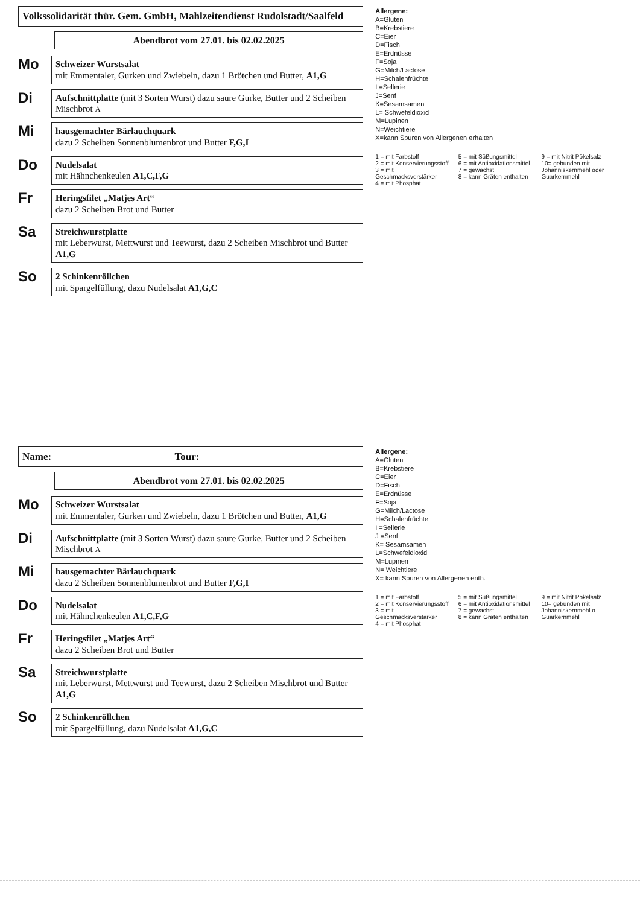Volkssolidarität thür. Gem. GmbH, Mahlzeitendienst Rudolstadt/Saalfeld
Abendbrot vom 27.01. bis 02.02.2025
Mo
Schweizer Wurstsalat
mit Emmentaler, Gurken und Zwiebeln, dazu 1 Brötchen und Butter, A1,G
Di
Aufschnittplatte (mit 3 Sorten Wurst) dazu saure Gurke, Butter und 2 Scheiben Mischbrot A
Mi
hausgemachter Bärlauchquark
dazu 2 Scheiben Sonnenblumenbrot und Butter F,G,I
Do
Nudelsalat
mit Hähnchenkeulen A1,C,F,G
Fr
Heringsfilet „Matjes Art“
dazu 2 Scheiben Brot und Butter
Sa
Streichwurstplatte
mit Leberwurst, Mettwurst und Teewurst, dazu 2 Scheiben Mischbrot und Butter A1,G
So
2 Schinkenröllchen
mit Spargelfüllung, dazu Nudelsalat A1,G,C
Allergene:
A=Gluten
B=Krebstiere
C=Eier
D=Fisch
E=Erdnüsse
F=Soja
G=Milch/Lactose
H=Schalenfrüchte
I =Sellerie
J=Senf
K=Sesamsamen
L= Schwefeldioxid
M=Lupinen
N=Weichtiere
X=kann Spuren von Allergenen erhalten
1 = mit Farbstoff
2 = mit Konservierungsstoff
3 = mit Geschmacksverstärker
4 = mit Phosphat
5 = mit Süßungsmittel
6 = mit Antioxidationsmittel
7 = gewachst
8 = kann Gräten enthalten
9 = mit Nitrit Pökelsalz
10= gebunden mit Johanniskernmehl oder Guarkernmehl
Name: Tour:
Abendbrot vom 27.01. bis 02.02.2025
Mo
Schweizer Wurstsalat
mit Emmentaler, Gurken und Zwiebeln, dazu 1 Brötchen und Butter, A1,G
Di
Aufschnittplatte (mit 3 Sorten Wurst) dazu saure Gurke, Butter und 2 Scheiben Mischbrot A
Mi
hausgemachter Bärlauchquark
dazu 2 Scheiben Sonnenblumenbrot und Butter F,G,I
Do
Nudelsalat
mit Hähnchenkeulen A1,C,F,G
Fr
Heringsfilet „Matjes Art“
dazu 2 Scheiben Brot und Butter
Sa
Streichwurstplatte
mit Leberwurst, Mettwurst und Teewurst, dazu 2 Scheiben Mischbrot und Butter A1,G
So
2 Schinkenröllchen
mit Spargelfüllung, dazu Nudelsalat A1,G,C
Allergene:
A=Gluten
B=Krebstiere
C=Eier
D=Fisch
E=Erdnüsse
F=Soja
G=Milch/Lactose
H=Schalenfrüchte
I =Sellerie
J =Senf
K= Sesamsamen
L=Schwefeldioxid
M=Lupinen
N= Weichtiere
X= kann Spuren von Allergenen enth.
1 = mit Farbstoff
2 = mit Konservierungsstoff
3 = mit Geschmacksverstärker
4 = mit Phosphat
5 = mit Süßungsmittel
6 = mit Antioxidationsmittel
7 = gewachst
8 = kann Gräten enthalten
9 = mit Nitrit Pökelsalz
10= gebunden mit Johanniskernmehl o. Guarkernmehl